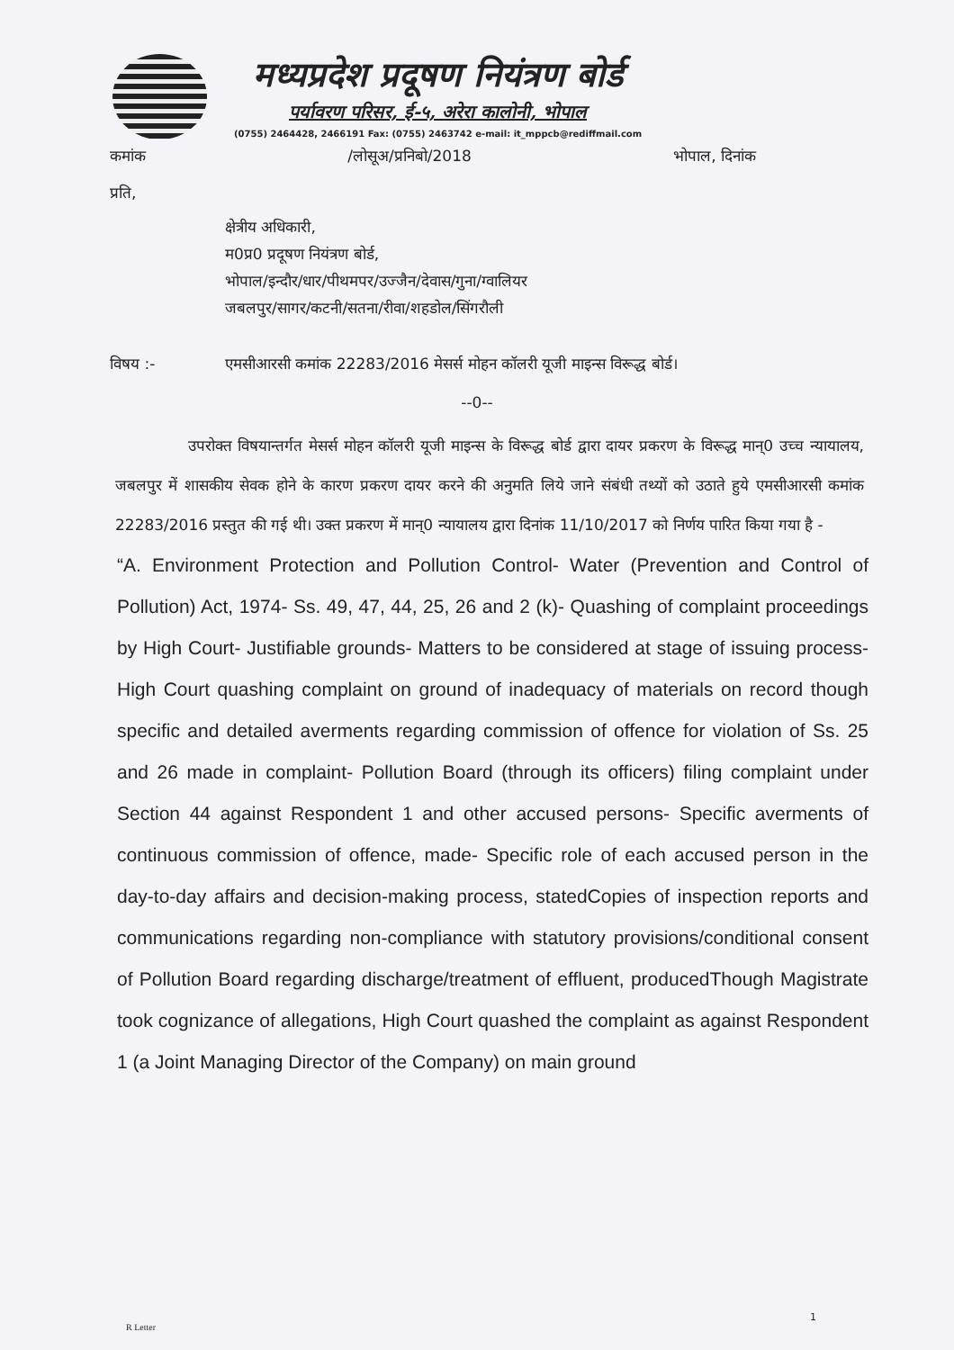मध्यप्रदेश प्रदूषण नियंत्रण बोर्ड
पर्यावरण परिसर, ई-५, अरेरा कालोनी, भोपाल
(0755) 2464428, 2466191 Fax: (0755) 2463742 e-mail: it_mppcb@rediffmail.com
कमांक /लोसूअ/प्रनिबो/2018 भोपाल, दिनांक
प्रति,
क्षेत्रीय अधिकारी,
म0प्र0 प्रदूषण नियंत्रण बोर्ड,
भोपाल/इन्दौर/धार/पीथमपर/उज्जैन/देवास/गुना/ग्वालियर
जबलपुर/सागर/कटनी/सतना/रीवा/शहडोल/सिंगरौली
विषय :- एमसीआरसी कमांक 22283/2016 मेसर्स मोहन कॉलरी यूजी माइन्स विरूद्ध बोर्ड।
--0--
उपरोक्त विषयान्तर्गत मेसर्स मोहन कॉलरी यूजी माइन्स के विरूद्ध बोर्ड द्वारा दायर प्रकरण के विरूद्ध मान्0 उच्च न्यायालय, जबलपुर में शासकीय सेवक होने के कारण प्रकरण दायर करने की अनुमति लिये जाने संबंधी तथ्यों को उठाते हुये एमसीआरसी कमांक 22283/2016 प्रस्तुत की गई थी। उक्त प्रकरण में मान्0 न्यायालय द्वारा दिनांक 11/10/2017 को निर्णय पारित किया गया है -
“A. Environment Protection and Pollution Control- Water (Prevention and Control of Pollution) Act, 1974- Ss. 49, 47, 44, 25, 26 and 2 (k)- Quashing of complaint proceedings by High Court- Justifiable grounds- Matters to be considered at stage of issuing process- High Court quashing complaint on ground of inadequacy of materials on record though specific and detailed averments regarding commission of offence for violation of Ss. 25 and 26 made in complaint- Pollution Board (through its officers) filing complaint under Section 44 against Respondent 1 and other accused persons- Specific averments of continuous commission of offence, made- Specific role of each accused person in the day-to-day affairs and decision-making process, statedCopies of inspection reports and communications regarding non-compliance with statutory provisions/conditional consent of Pollution Board regarding discharge/treatment of effluent, producedThough Magistrate took cognizance of allegations, High Court quashed the complaint as against Respondent 1 (a Joint Managing Director of the Company) on main ground
1
R Letter